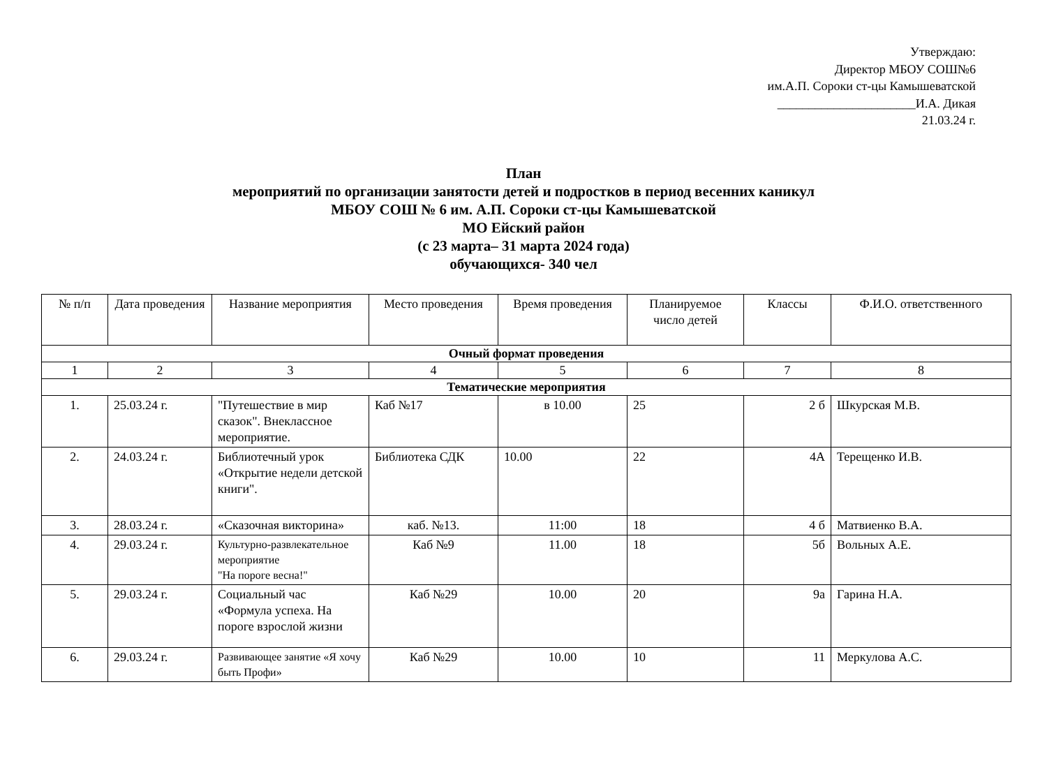Утверждаю:
Директор МБОУ СОШ№6
им.А.П. Сороки ст-цы Камышеватской
______________________И.А. Дикая
21.03.24 г.
План
мероприятий по организации занятости детей и подростков в период весенних каникул
МБОУ СОШ № 6 им. А.П. Сороки ст-цы Камышеватской
МО Ейский район
(с 23 марта– 31 марта 2024 года)
обучающихся- 340 чел
| № п/п | Дата проведения | Название мероприятия | Место проведения | Время проведения | Планируемое число детей | Классы | Ф.И.О. ответственного |
| --- | --- | --- | --- | --- | --- | --- | --- |
| Очный формат проведения | | | | | | | |
| 1 | 2 | 3 | 4 | 5 | 6 | 7 | 8 |
| Тематические мероприятия | | | | | | | |
| 1. | 25.03.24 г. | "Путешествие в мир сказок". Внеклассное мероприятие. | Каб №17 | в 10.00 | 25 | 2 б | Шкурская М.В. |
| 2. | 24.03.24 г. | Библиотечный урок «Открытие недели детской книги". | Библиотека СДК | 10.00 | 22 | 4А | Терещенко И.В. |
| 3. | 28.03.24 г. | «Сказочная викторина» | каб. №13. | 11:00 | 18 | 4 б | Матвиенко В.А. |
| 4. | 29.03.24 г. | Культурно-развлекательное мероприятие "На пороге весна!" | Каб №9 | 11.00 | 18 | 5б | Вольных А.Е. |
| 5. | 29.03.24 г. | Социальный час «Формула успеха. На пороге взрослой жизни | Каб №29 | 10.00 | 20 | 9а | Гарина Н.А. |
| 6. | 29.03.24 г. | Развивающее занятие «Я хочу быть Профи» | Каб №29 | 10.00 | 10 | 11 | Меркулова А.С. |